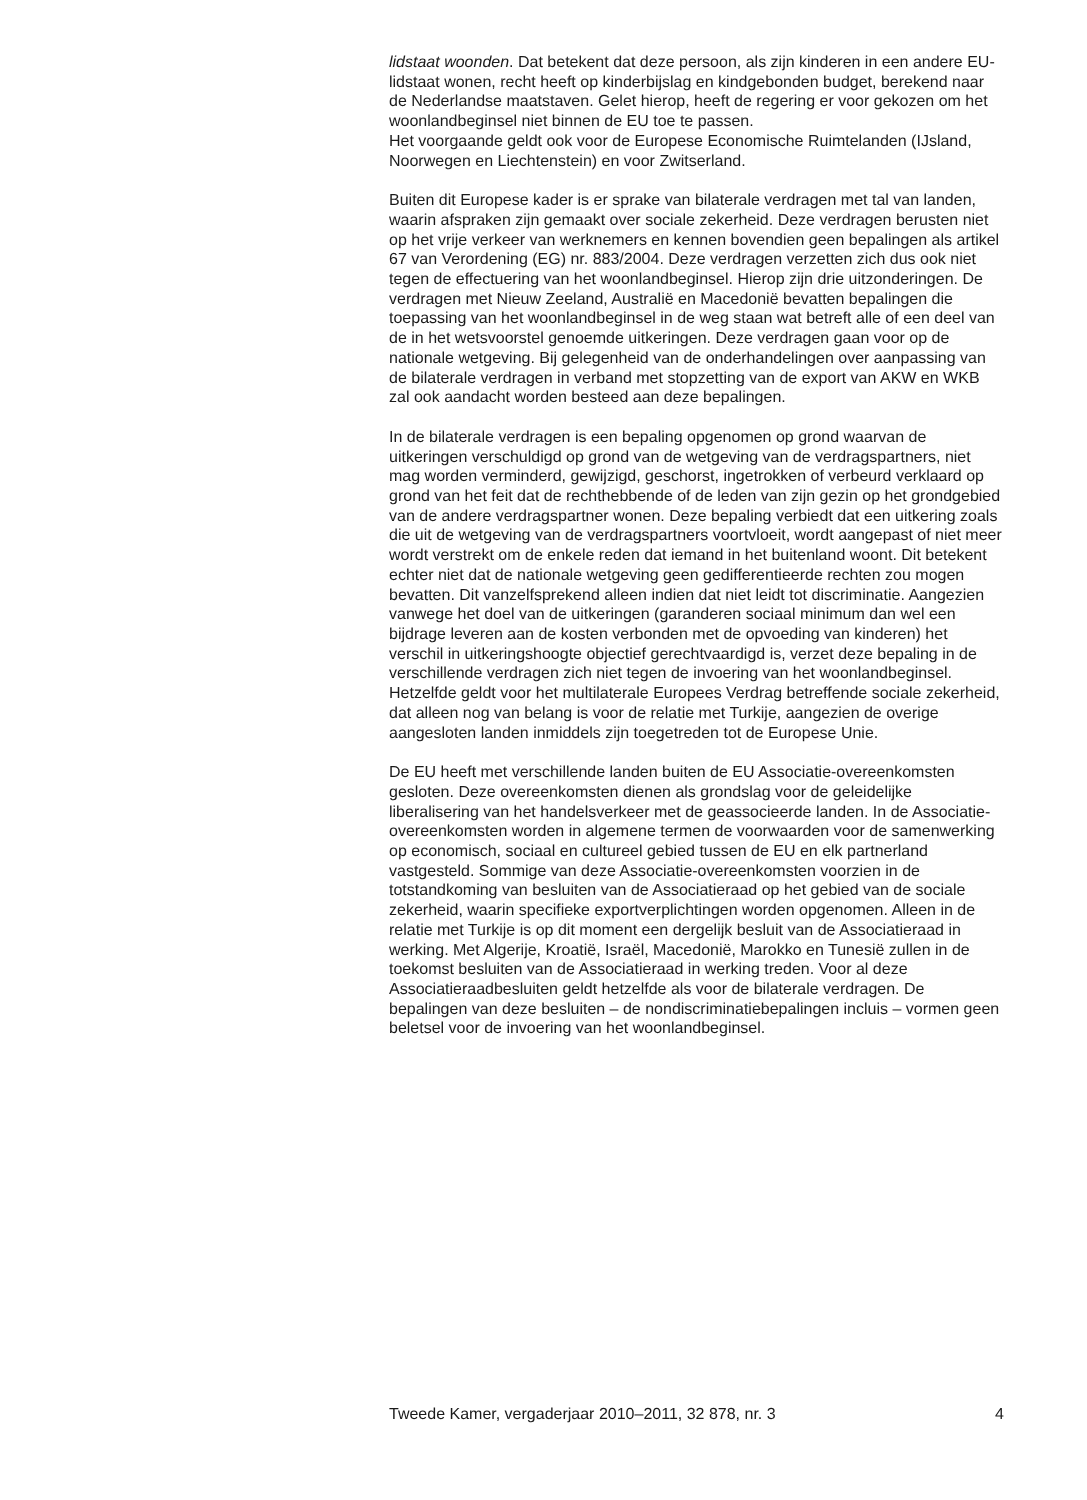lidstaat woonden. Dat betekent dat deze persoon, als zijn kinderen in een andere EU-lidstaat wonen, recht heeft op kinderbijslag en kindgebonden budget, berekend naar de Nederlandse maatstaven. Gelet hierop, heeft de regering er voor gekozen om het woonlandbeginsel niet binnen de EU toe te passen.
Het voorgaande geldt ook voor de Europese Economische Ruimtelanden (IJsland, Noorwegen en Liechtenstein) en voor Zwitserland.
Buiten dit Europese kader is er sprake van bilaterale verdragen met tal van landen, waarin afspraken zijn gemaakt over sociale zekerheid. Deze verdragen berusten niet op het vrije verkeer van werknemers en kennen bovendien geen bepalingen als artikel 67 van Verordening (EG) nr. 883/2004. Deze verdragen verzetten zich dus ook niet tegen de effectuering van het woonlandbeginsel. Hierop zijn drie uitzonderingen. De verdragen met Nieuw Zeeland, Australië en Macedonië bevatten bepalingen die toepassing van het woonlandbeginsel in de weg staan wat betreft alle of een deel van de in het wetsvoorstel genoemde uitkeringen. Deze verdragen gaan voor op de nationale wetgeving. Bij gelegenheid van de onderhandelingen over aanpassing van de bilaterale verdragen in verband met stopzetting van de export van AKW en WKB zal ook aandacht worden besteed aan deze bepalingen.
In de bilaterale verdragen is een bepaling opgenomen op grond waarvan de uitkeringen verschuldigd op grond van de wetgeving van de verdragspartners, niet mag worden verminderd, gewijzigd, geschorst, ingetrokken of verbeurd verklaard op grond van het feit dat de rechthebbende of de leden van zijn gezin op het grondgebied van de andere verdragspartner wonen. Deze bepaling verbiedt dat een uitkering zoals die uit de wetgeving van de verdragspartners voortvloeit, wordt aangepast of niet meer wordt verstrekt om de enkele reden dat iemand in het buitenland woont. Dit betekent echter niet dat de nationale wetgeving geen gedifferentieerde rechten zou mogen bevatten. Dit vanzelfsprekend alleen indien dat niet leidt tot discriminatie. Aangezien vanwege het doel van de uitkeringen (garanderen sociaal minimum dan wel een bijdrage leveren aan de kosten verbonden met de opvoeding van kinderen) het verschil in uitkeringshoogte objectief gerechtvaardigd is, verzet deze bepaling in de verschillende verdragen zich niet tegen de invoering van het woonlandbeginsel.
Hetzelfde geldt voor het multilaterale Europees Verdrag betreffende sociale zekerheid, dat alleen nog van belang is voor de relatie met Turkije, aangezien de overige aangesloten landen inmiddels zijn toegetreden tot de Europese Unie.
De EU heeft met verschillende landen buiten de EU Associatie-overeenkomsten gesloten. Deze overeenkomsten dienen als grondslag voor de geleidelijke liberalisering van het handelsverkeer met de geassocieerde landen. In de Associatie-overeenkomsten worden in algemene termen de voorwaarden voor de samenwerking op economisch, sociaal en cultureel gebied tussen de EU en elk partnerland vastgesteld. Sommige van deze Associatie-overeenkomsten voorzien in de totstandkoming van besluiten van de Associatieraad op het gebied van de sociale zekerheid, waarin specifieke exportverplichtingen worden opgenomen. Alleen in de relatie met Turkije is op dit moment een dergelijk besluit van de Associatieraad in werking. Met Algerije, Kroatië, Israël, Macedonië, Marokko en Tunesië zullen in de toekomst besluiten van de Associatieraad in werking treden. Voor al deze Associatieraadbesluiten geldt hetzelfde als voor de bilaterale verdragen. De bepalingen van deze besluiten – de nondiscriminatiebepalingen incluis – vormen geen beletsel voor de invoering van het woonlandbeginsel.
Tweede Kamer, vergaderjaar 2010–2011, 32 878, nr. 3 4